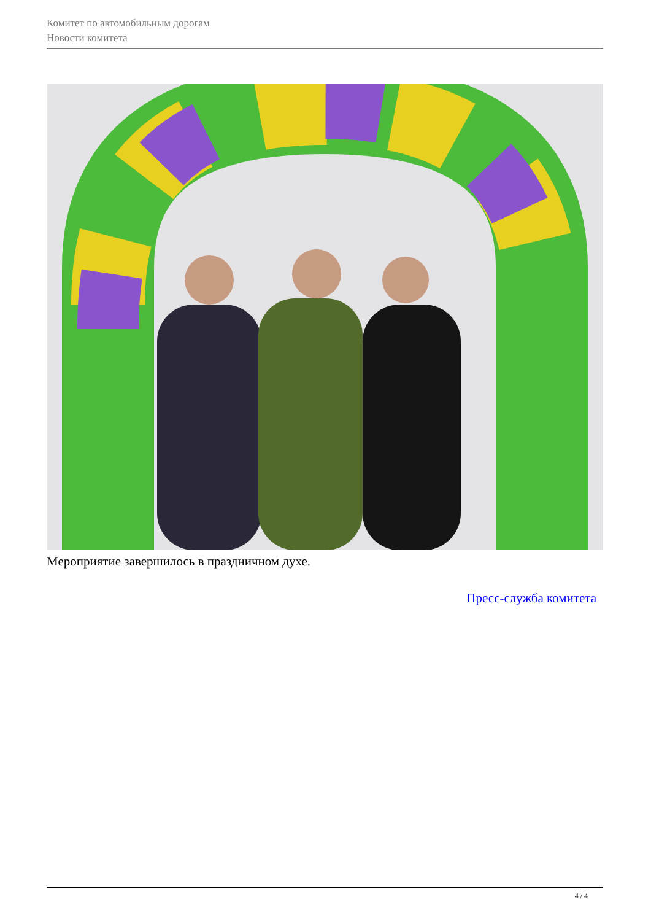Комитет по автомобильным дорогам
Новости комитета
Мероприятие завершилось в праздничном духе.
Пресс-служба комитета
4 / 4